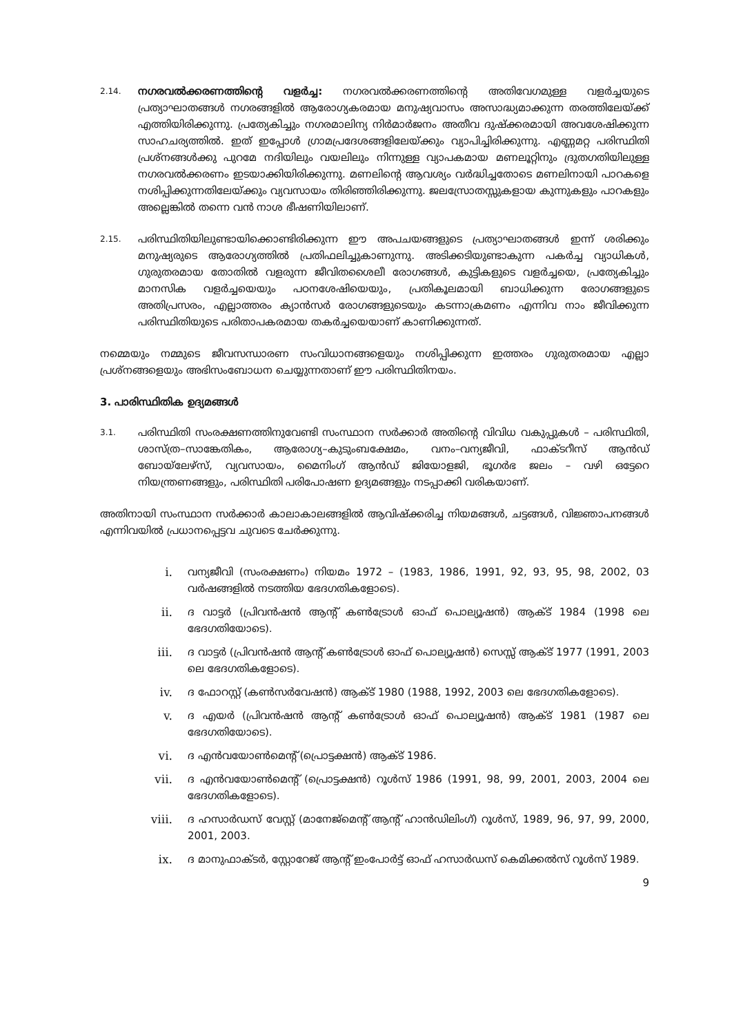2.14.
നഗരവൽക്കരണത്തിന്റെ വളർച്ച: നഗരവൽക്കരണത്തിന്റെ അതിവേഗമുള്ള വളർച്ചയുടെ പ്രത്യാഘാതങ്ങൾ നഗരങ്ങളിൽ ആരോഗ്യകരമായ മനുഷ്യവാസം അസാദ്ധ്യമാക്കുന്ന തരത്തിലേയ്ക്ക് എത്തിയിരിക്കുന്നു. പ്രത്യേകിച്ചും നഗരമാലിന്യ നിർമാർജനം അതീവ ദുഷ്ക്കരമായി അവശേഷിക്കുന്ന സാഹചര്യത്തിൽ. ഇത് ഇപ്പോൾ ഗ്രാമപ്രദേശങ്ങളിലേയ്ക്കും വ്യാപിച്ചിരിക്കുന്നു. എണ്ണമറ്റ പരിസ്ഥിതി പ്രശ്നങ്ങൾക്കു പുറമേ നദിയിലും വയലിലും നിന്നുള്ള വ്യാപകമായ മണലൂറ്റിനും ദ്രുതഗതിയിലുള്ള നഗരവൽക്കരണം ഇടയാക്കിയിരിക്കുന്നു. മണലിന്റെ ആവശ്യം വർദ്ധിച്ചതോടെ മണലിനായി പാറകളെ നശിപ്പിക്കുന്നതിലേയ്ക്കും വ്യവസായം തിരിഞ്ഞിരിക്കുന്നു. ജലസ്രോതസ്സുകളായ കുന്നുകളും പാറകളും അല്ലെങ്കിൽ തന്നെ വൻ നാശ ഭീഷണിയിലാണ്.
2.15.
പരിസ്ഥിതിയിലുണ്ടായിക്കൊണ്ടിരിക്കുന്ന ഈ അപചയങ്ങളുടെ പ്രത്യാഘാതങ്ങൾ ഇന്ന് ശരിക്കും മനുഷ്യരുടെ ആരോഗ്യത്തിൽ പ്രതിഫലിച്ചുകാണുന്നു. അടിക്കടിയുണ്ടാകുന്ന പകർച്ച വ്യാധികൾ, ഗുരുതരമായ തോതിൽ വളരുന്ന ജീവിതശൈലീ രോഗങ്ങൾ, കുട്ടികളുടെ വളർച്ചയെ, പ്രത്യേകിച്ചും മാനസിക വളർച്ചയെയും പഠനശേഷിയെയും, പ്രതികൂലമായി ബാധിക്കുന്ന രോഗങ്ങളുടെ അതിപ്രസരം, എല്ലാത്തരം ക്യാൻസർ രോഗങ്ങളുടെയും കടന്നാക്രമണം എന്നിവ നാം ജീവിക്കുന്ന പരിസ്ഥിതിയുടെ പരിതാപകരമായ തകർച്ചയെയാണ് കാണിക്കുന്നത്.
നമ്മെയും നമ്മുടെ ജീവസന്ധാരണ സംവിധാനങ്ങളെയും നശിപ്പിക്കുന്ന ഇത്തരം ഗുരുതരമായ എല്ലാ പ്രശ്നങ്ങളെയും അഭിസംബോധന ചെയ്യുന്നതാണ് ഈ പരിസ്ഥിതിനയം.
3. പാരിസ്ഥിതിക ഉദ്യമങ്ങൾ
3.1.
പരിസ്ഥിതി സംരക്ഷണത്തിനുവേണ്ടി സംസ്ഥാന സർക്കാർ അതിന്റെ വിവിധ വകുപ്പുകൾ – പരിസ്ഥിതി, ശാസ്ത്ര–സാങ്കേതികം, ആരോഗ്യ–കുടുംബക്ഷേമം, വനം–വന്യജീവി, ഫാക്ടറീസ് ആൻഡ് ബോയ്ലേഴ്സ്, വ്യവസായം, മൈനിംഗ് ആൻഡ് ജിയോളജി, ഭൂഗർഭ ജലം – വഴി ഒട്ടേറെ നിയന്ത്രണങ്ങളും, പരിസ്ഥിതി പരിപോഷണ ഉദ്യമങ്ങളും നടപ്പാക്കി വരികയാണ്.
അതിനായി സംസ്ഥാന സർക്കാർ കാലാകാലങ്ങളിൽ ആവിഷ്ക്കരിച്ച നിയമങ്ങൾ, ചട്ടങ്ങൾ, വിജ്ഞാപനങ്ങൾ എന്നിവയിൽ പ്രധാനപ്പെട്ടവ ചുവടെ ചേർക്കുന്നു.
i. വന്യജീവി (സംരക്ഷണം) നിയമം 1972 – (1983, 1986, 1991, 92, 93, 95, 98, 2002, 03 വർഷങ്ങളിൽ നടത്തിയ ഭേദഗതികളോടെ).
ii. ദ വാട്ടർ (പ്രിവൻഷൻ ആന്റ് കൺട്രോൾ ഓഫ് പൊല്യൂഷൻ) ആക്ട് 1984 (1998 ലെ ഭേദഗതിയോടെ).
iii. ദ വാട്ടർ (പ്രിവൻഷൻ ആന്റ് കൺട്രോൾ ഓഫ് പൊല്യൂഷൻ) സെസ്സ് ആക്ട് 1977 (1991, 2003 ലെ ഭേദഗതികളോടെ).
iv. ദ ഫോറസ്റ്റ് (കൺസർവേഷൻ) ആക്ട് 1980 (1988, 1992, 2003 ലെ ഭേദഗതികളോടെ).
v. ദ എയർ (പ്രിവൻഷൻ ആന്റ് കൺട്രോൾ ഓഫ് പൊല്യൂഷൻ) ആക്ട് 1981 (1987 ലെ ഭേദഗതിയോടെ).
vi. ദ എൻവയോൺമെന്റ് (പ്രൊട്ടക്ഷൻ) ആക്ട് 1986.
vii. ദ എൻവയോൺമെന്റ് (പ്രൊട്ടക്ഷൻ) റൂൾസ് 1986 (1991, 98, 99, 2001, 2003, 2004 ലെ ഭേദഗതികളോടെ).
viii. ദ ഹസാർഡസ് വേസ്റ്റ് (മാനേജ്മെന്റ് ആന്റ് ഹാൻഡിലിംഗ്) റൂൾസ്, 1989, 96, 97, 99, 2000, 2001, 2003.
ix. ദ മാനുഫാക്ടർ, സ്റ്റോറേജ് ആന്റ് ഇംപോർട്ട് ഓഫ് ഹസാർഡസ് കെമിക്കൽസ് റൂൾസ് 1989.
9